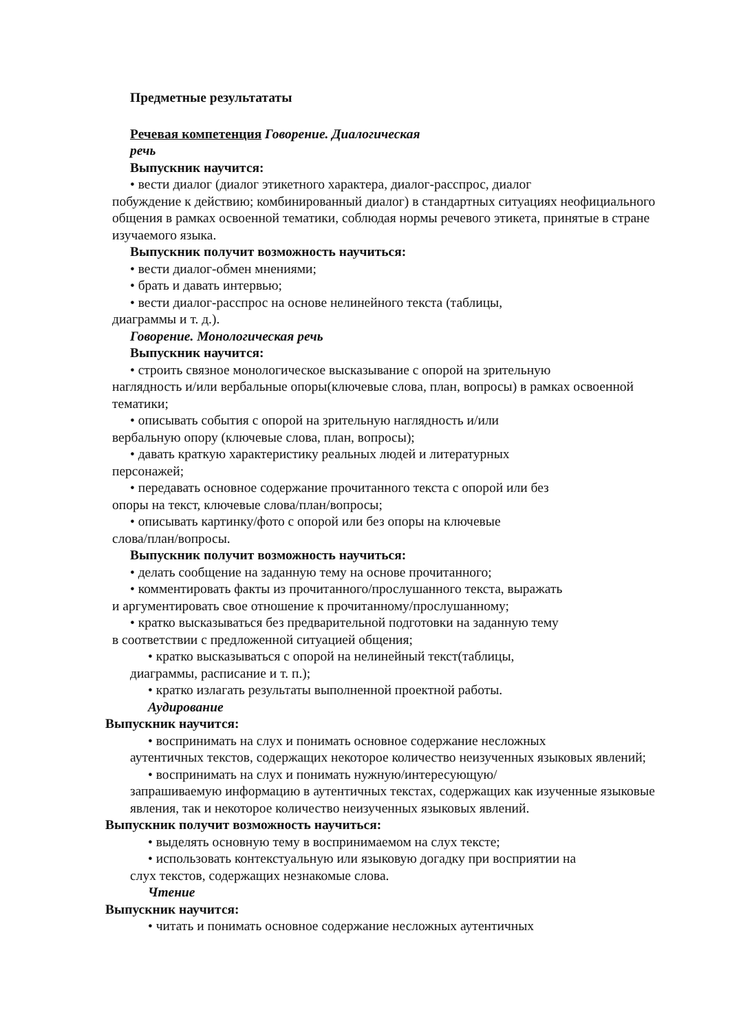Предметные результататы
Речевая компетенция Говорение. Диалогическая
речь
Выпускник научится:
• вести диалог (диалог этикетного характера, диалог-расспрос, диалог
побуждение к действию; комбинированный диалог) в стандартных ситуациях неофициального общения в рамках освоенной тематики, соблюдая нормы речевого этикета, принятые в стране изучаемого языка.
Выпускник получит возможность научиться:
• вести диалог-обмен мнениями;
• брать и давать интервью;
• вести диалог-расспрос на основе нелинейного текста (таблицы,
диаграммы и т. д.).
Говорение. Монологическая речь
Выпускник научится:
• строить связное монологическое высказывание с опорой на зрительную
наглядность и/или вербальные опоры(ключевые слова, план, вопросы) в рамках освоенной тематики;
• описывать события с опорой на зрительную наглядность и/или
вербальную опору (ключевые слова, план, вопросы);
• давать краткую характеристику реальных людей и литературных
персонажей;
• передавать основное содержание прочитанного текста с опорой или без
опоры на текст, ключевые слова/план/вопросы;
• описывать картинку/фото с опорой или без опоры на ключевые
слова/план/вопросы.
Выпускник получит возможность научиться:
• делать сообщение на заданную тему на основе прочитанного;
• комментировать факты из прочитанного/прослушанного текста, выражать
и аргументировать свое отношение к прочитанному/прослушанному;
• кратко высказываться без предварительной подготовки на заданную тему
в соответствии с предложенной ситуацией общения;
• кратко высказываться с опорой на нелинейный текст(таблицы,
диаграммы, расписание и т. п.);
• кратко излагать результаты выполненной проектной работы.
Аудирование
Выпускник научится:
• воспринимать на слух и понимать основное содержание несложных
аутентичных текстов, содержащих некоторое количество неизученных языковых явлений;
• воспринимать на слух и понимать нужную/интересующую/
запрашиваемую информацию в аутентичных текстах, содержащих как изученные языковые явления, так и некоторое количество неизученных языковых явлений.
Выпускник получит возможность научиться:
• выделять основную тему в воспринимаемом на слух тексте;
• использовать контекстуальную или языковую догадку при восприятии на
слух текстов, содержащих незнакомые слова.
Чтение
Выпускник научится:
• читать и понимать основное содержание несложных аутентичных